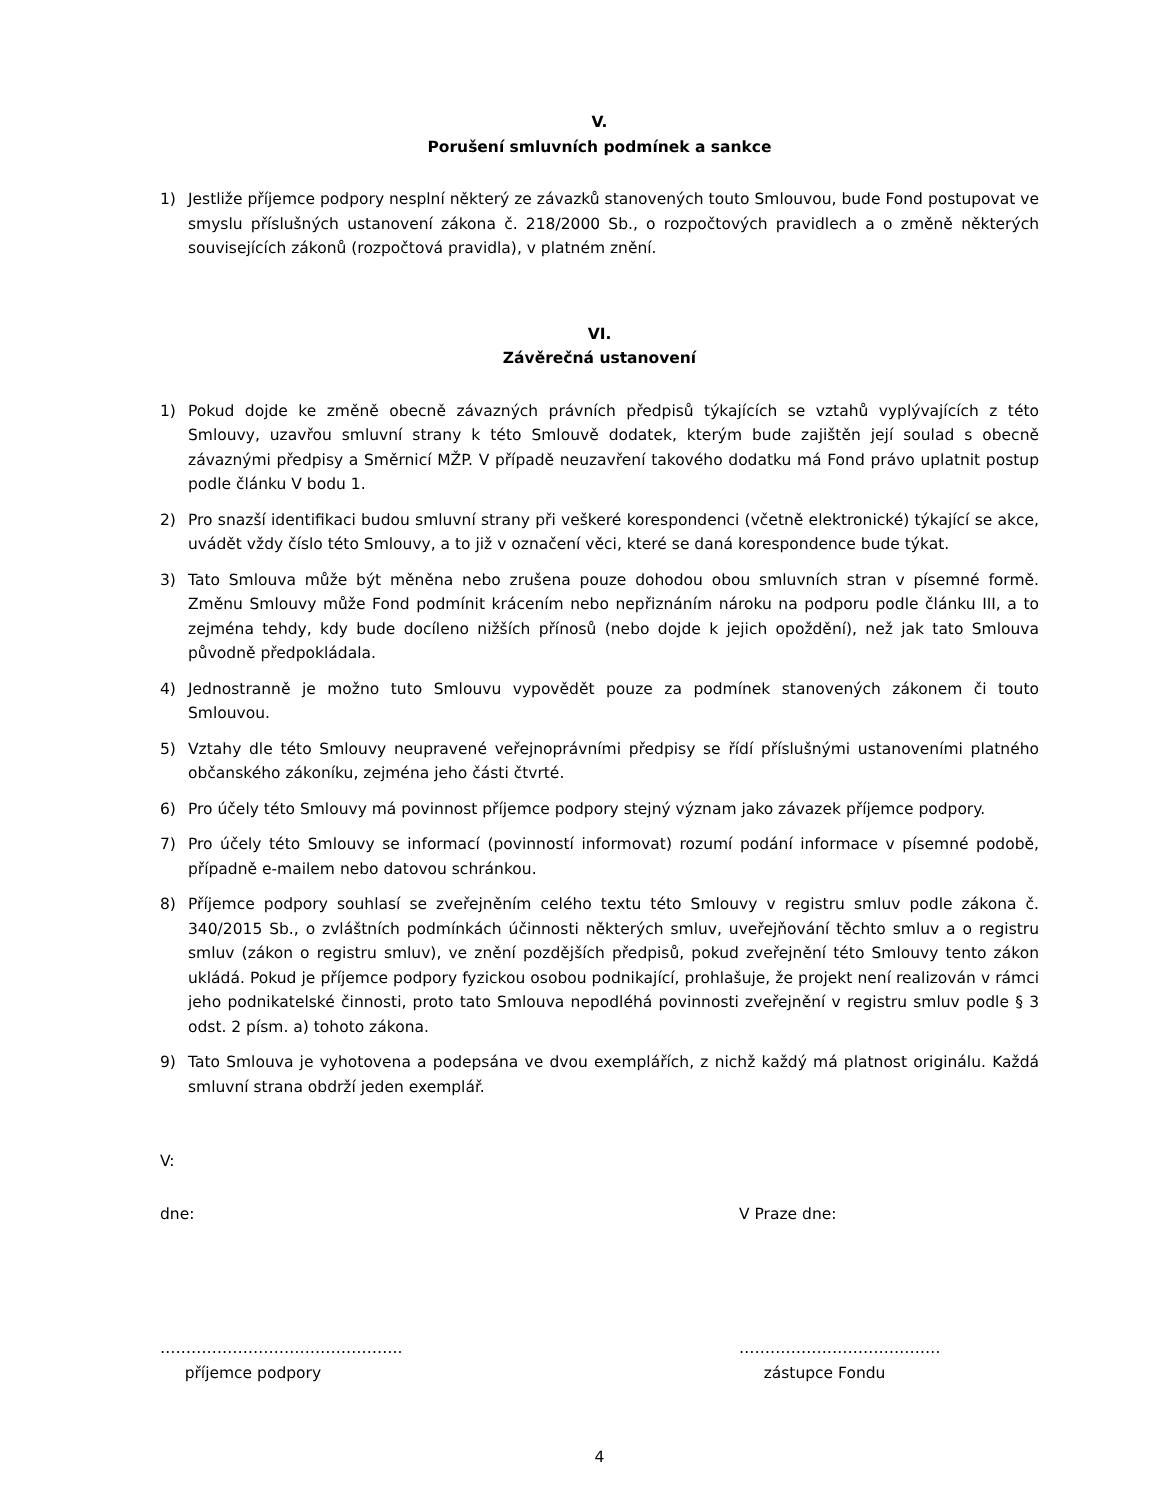V.
Porušení smluvních podmínek a sankce
1) Jestliže příjemce podpory nesplní některý ze závazků stanovených touto Smlouvou, bude Fond postupovat ve smyslu příslušných ustanovení zákona č. 218/2000 Sb., o rozpočtových pravidlech a o změně některých souvisejících zákonů (rozpočtová pravidla), v platném znění.
VI.
Závěrečná ustanovení
1) Pokud dojde ke změně obecně závazných právních předpisů týkajících se vztahů vyplývajících z této Smlouvy, uzavřou smluvní strany k této Smlouvě dodatek, kterým bude zajištěn její soulad s obecně závaznými předpisy a Směrnicí MŽP. V případě neuzavření takového dodatku má Fond právo uplatnit postup podle článku V bodu 1.
2) Pro snazší identifikaci budou smluvní strany při veškeré korespondenci (včetně elektronické) týkající se akce, uvádět vždy číslo této Smlouvy, a to již v označení věci, které se daná korespondence bude týkat.
3) Tato Smlouva může být měněna nebo zrušena pouze dohodou obou smluvních stran v písemné formě. Změnu Smlouvy může Fond podmínit krácením nebo nepřiznáním nároku na podporu podle článku III, a to zejména tehdy, kdy bude docíleno nižších přínosů (nebo dojde k jejich opoždění), než jak tato Smlouva původně předpokládala.
4) Jednostranně je možno tuto Smlouvu vypovědět pouze za podmínek stanovených zákonem či touto Smlouvou.
5) Vztahy dle této Smlouvy neupravené veřejnoprávními předpisy se řídí příslušnými ustanoveními platného občanského zákoníku, zejména jeho části čtvrté.
6) Pro účely této Smlouvy má povinnost příjemce podpory stejný význam jako závazek příjemce podpory.
7) Pro účely této Smlouvy se informací (povinností informovat) rozumí podání informace v písemné podobě, případně e-mailem nebo datovou schránkou.
8) Příjemce podpory souhlasí se zveřejněním celého textu této Smlouvy v registru smluv podle zákona č. 340/2015 Sb., o zvláštních podmínkách účinnosti některých smluv, uveřejňování těchto smluv a o registru smluv (zákon o registru smluv), ve znění pozdějších předpisů, pokud zveřejnění této Smlouvy tento zákon ukládá. Pokud je příjemce podpory fyzickou osobou podnikající, prohlašuje, že projekt není realizován v rámci jeho podnikatelské činnosti, proto tato Smlouva nepodléhá povinnosti zveřejnění v registru smluv podle § 3 odst. 2 písm. a) tohoto zákona.
9) Tato Smlouva je vyhotovena a podepsána ve dvou exemplářích, z nichž každý má platnost originálu. Každá smluvní strana obdrží jeden exemplář.
V:
dne: V Praze dne:
………………………………………..
příjemce podpory
…………………………………
zástupce Fondu
4